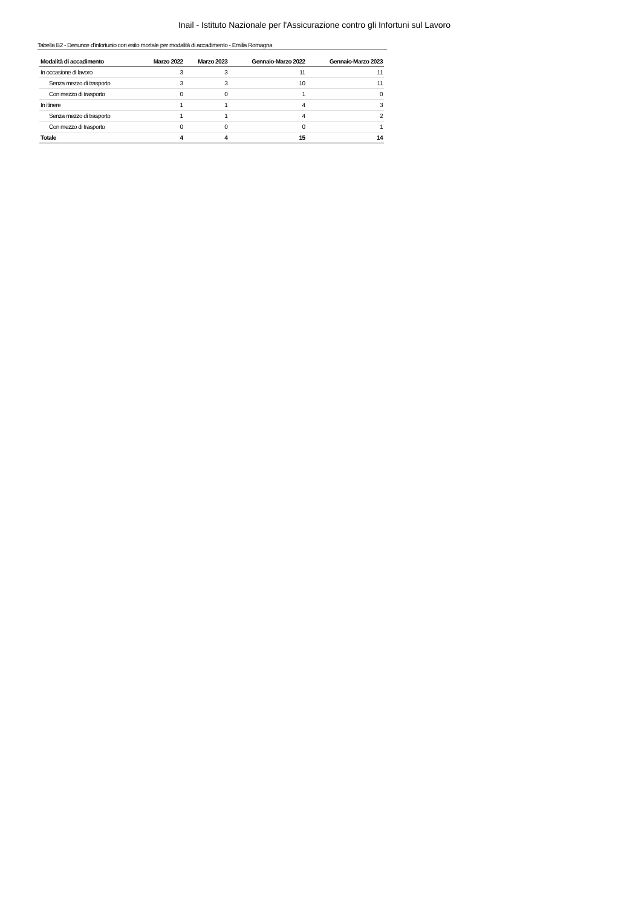Inail - Istituto Nazionale per l'Assicurazione contro gli Infortuni sul Lavoro
Tabella B2 - Denunce d'infortunio con esito mortale per modalità di accadimento - Emilia Romagna
| Modalità di accadimento | Marzo 2022 | Marzo 2023 | Gennaio-Marzo 2022 | Gennaio-Marzo 2023 |
| --- | --- | --- | --- | --- |
| In occasione di lavoro | 3 | 3 | 11 | 11 |
| Senza mezzo di trasporto | 3 | 3 | 10 | 11 |
| Con mezzo di trasporto | 0 | 0 | 1 | 0 |
| In itinere | 1 | 1 | 4 | 3 |
| Senza mezzo di trasporto | 1 | 1 | 4 | 2 |
| Con mezzo di trasporto | 0 | 0 | 0 | 1 |
| Totale | 4 | 4 | 15 | 14 |